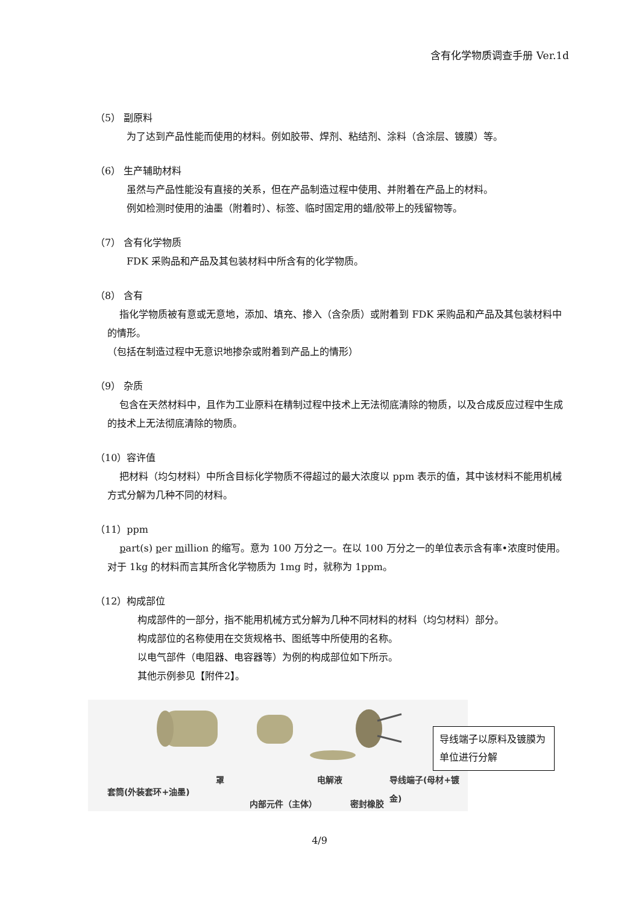含有化学物质调查手册 Ver.1d
（5） 副原料
为了达到产品性能而使用的材料。例如胶带、焊剂、粘结剂、涂料（含涂层、镀膜）等。
（6） 生产辅助材料
虽然与产品性能没有直接的关系，但在产品制造过程中使用、并附着在产品上的材料。
例如检测时使用的油墨（附着时）、标签、临时固定用的蜡/胶带上的残留物等。
（7） 含有化学物质
FDK 采购品和产品及其包装材料中所含有的化学物质。
（8） 含有
指化学物质被有意或无意地，添加、填充、掺入（含杂质）或附着到 FDK 采购品和产品及其包装材料中的情形。
（包括在制造过程中无意识地掺杂或附着到产品上的情形）
（9） 杂质
包含在天然材料中，且作为工业原料在精制过程中技术上无法彻底清除的物质，以及合成反应过程中生成的技术上无法彻底清除的物质。
（10）容许值
把材料（均匀材料）中所含目标化学物质不得超过的最大浓度以 ppm 表示的值，其中该材料不能用机械方式分解为几种不同的材料。
（11）ppm
part(s) per million 的缩写。意为 100 万分之一。在以 100 万分之一的单位表示含有率•浓度时使用。 对于 1kg 的材料而言其所含化学物质为 1mg 时，就称为 1ppm。
（12）构成部位
构成部件的一部分，指不能用机械方式分解为几种不同材料的材料（均匀材料）部分。
构成部位的名称使用在交货规格书、图纸等中所使用的名称。
以电气部件（电阻器、电容器等）为例的构成部位如下所示。
其他示例参见【附件2】。
导线端子以原料及镀膜为单位进行分解
套筒(外装套环+油墨)
罩
内部元件（主体）
电解液
密封橡胶
导线端子(母材+镀金)
4/9